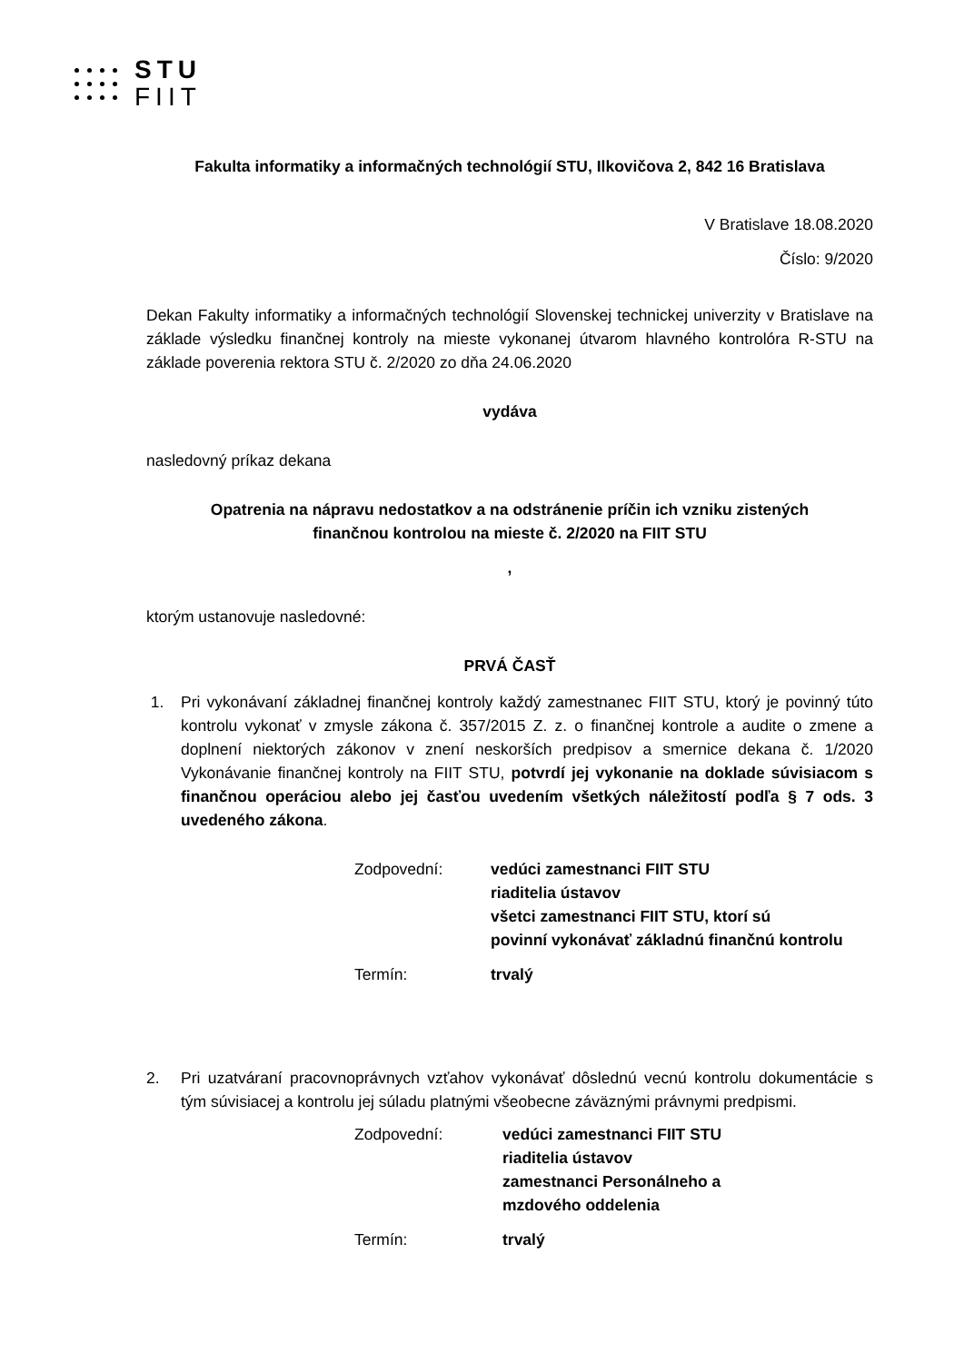STU
FIIT
Fakulta informatiky a informačných technológií STU, Ilkovičova 2, 842 16 Bratislava
V Bratislave 18.08.2020
Číslo: 9/2020
Dekan Fakulty informatiky a informačných technológií Slovenskej technickej univerzity v Bratislave na základe výsledku finančnej kontroly na mieste vykonanej útvarom hlavného kontrolóra R-STU na základe poverenia rektora STU č. 2/2020 zo dňa 24.06.2020
vydáva
nasledovný príkaz dekana
Opatrenia na nápravu nedostatkov a na odstránenie príčin ich vzniku zistených
finančnou kontrolou na mieste č. 2/2020 na FIIT STU
,
ktorým ustanovuje nasledovné:
PRVÁ ČASŤ
1. Pri vykonávaní základnej finančnej kontroly každý zamestnanec FIIT STU, ktorý je povinný túto kontrolu vykonať v zmysle zákona č. 357/2015 Z. z. o finančnej kontrole a audite o zmene a doplnení niektorých zákonov v znení neskorších predpisov a smernice dekana č. 1/2020 Vykonávanie finančnej kontroly na FIIT STU, potvrdí jej vykonanie na doklade súvisiacom s finančnou operáciou alebo jej časťou uvedením všetkých náležitostí podľa § 7 ods. 3 uvedeného zákona.
Zodpovední: vedúci zamestnanci FIIT STU
riaditelia ústavov
všetci zamestnanci FIIT STU, ktorí sú
povinní vykonávať základnú finančnú kontrolu Termín: trvalý
2. Pri uzatváraní pracovnoprávnych vzťahov vykonávať dôslednú vecnú kontrolu dokumentácie s tým súvisiacej a kontrolu jej súladu platnými všeobecne záväznými právnymi predpismi.
Zodpovední: vedúci zamestnanci FIIT STU
riaditelia ústavov
zamestnanci Personálneho a
mzdového oddelenia Termín: trvalý